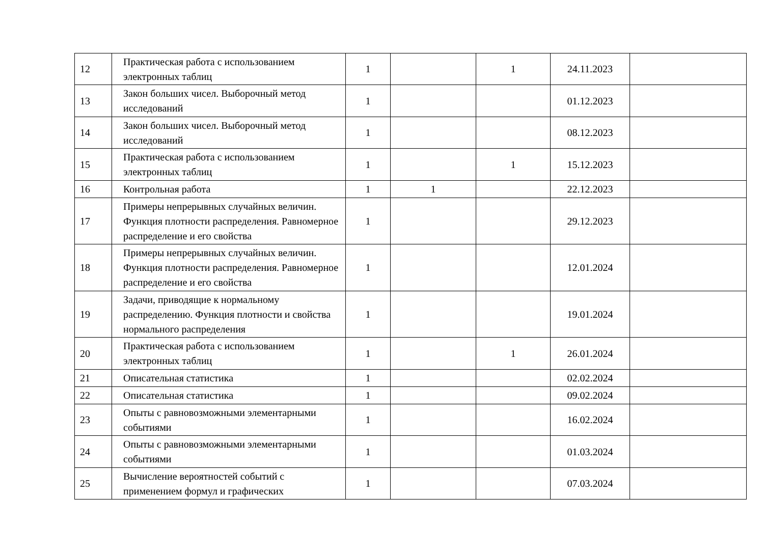| 12 | Практическая работа с использованием электронных таблиц | 1 | | 1 | 24.11.2023 | |
| 13 | Закон больших чисел. Выборочный метод исследований | 1 | | | 01.12.2023 | |
| 14 | Закон больших чисел. Выборочный метод исследований | 1 | | | 08.12.2023 | |
| 15 | Практическая работа с использованием электронных таблиц | 1 | | 1 | 15.12.2023 | |
| 16 | Контрольная работа | 1 | 1 | | 22.12.2023 | |
| 17 | Примеры непрерывных случайных величин. Функция плотности распределения. Равномерное распределение и его свойства | 1 | | | 29.12.2023 | |
| 18 | Примеры непрерывных случайных величин. Функция плотности распределения. Равномерное распределение и его свойства | 1 | | | 12.01.2024 | |
| 19 | Задачи, приводящие к нормальному распределению. Функция плотности и свойства нормального распределения | 1 | | | 19.01.2024 | |
| 20 | Практическая работа с использованием электронных таблиц | 1 | | 1 | 26.01.2024 | |
| 21 | Описательная статистика | 1 | | | 02.02.2024 | |
| 22 | Описательная статистика | 1 | | | 09.02.2024 | |
| 23 | Опыты с равновозможными элементарными событиями | 1 | | | 16.02.2024 | |
| 24 | Опыты с равновозможными элементарными событиями | 1 | | | 01.03.2024 | |
| 25 | Вычисление вероятностей событий с применением формул и графических | 1 | | | 07.03.2024 | |